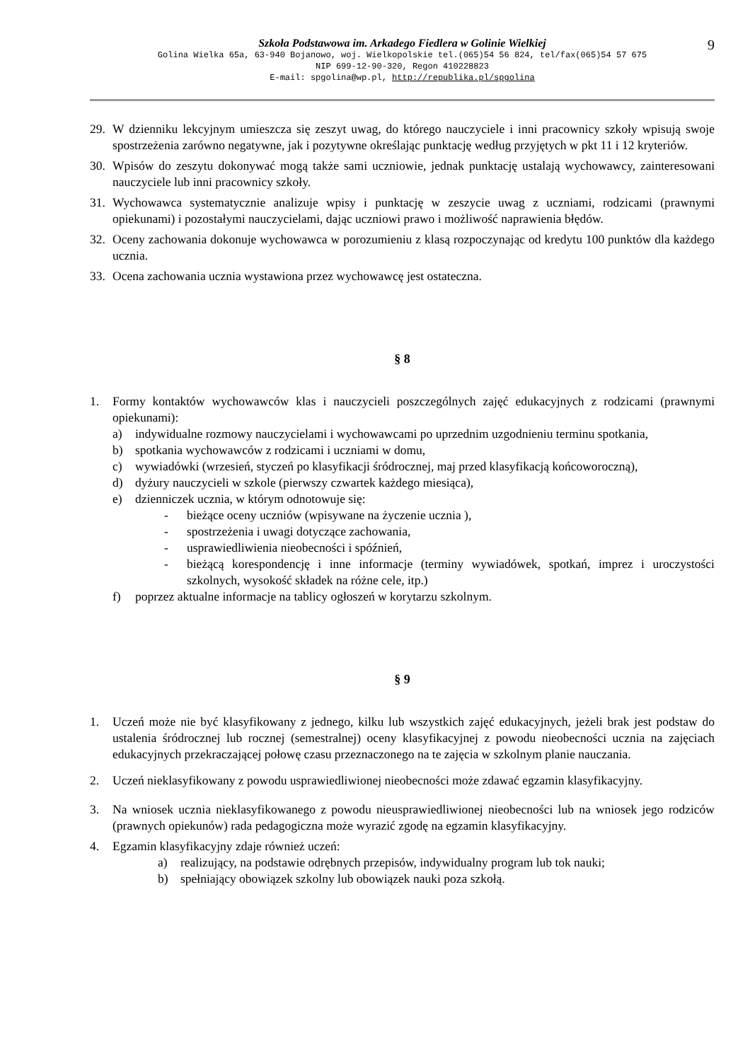9
Szkoła Podstawowa im. Arkadego Fiedlera w Golinie Wielkiej
Golina Wielka 65a, 63-940 Bojanowo, woj. Wielkopolskie tel.(065)54 56 824, tel/fax(065)54 57 675
NIP 699-12-90-320, Regon 410228823
E-mail: spgolina@wp.pl, http://republika.pl/spgolina
29. W dzienniku lekcyjnym umieszcza się zeszyt uwag, do którego nauczyciele i inni pracownicy szkoły wpisują swoje spostrzeżenia zarówno negatywne, jak i pozytywne określając punktację według przyjętych w pkt 11 i 12 kryteriów.
30. Wpisów do zeszytu dokonywać mogą także sami uczniowie, jednak punktację ustalają wychowawcy, zainteresowani nauczyciele lub inni pracownicy szkoły.
31. Wychowawca systematycznie analizuje wpisy i punktację w zeszycie uwag z uczniami, rodzicami (prawnymi opiekunami) i pozostałymi nauczycielami, dając uczniowi prawo i możliwość naprawienia błędów.
32. Oceny zachowania dokonuje wychowawca w porozumieniu z klasą rozpoczynając od kredytu 100 punktów dla każdego ucznia.
33. Ocena zachowania ucznia wystawiona przez wychowawcę jest ostateczna.
§ 8
1. Formy kontaktów wychowawców klas i nauczycieli poszczególnych zajęć edukacyjnych z rodzicami (prawnymi opiekunami):
a) indywidualne rozmowy nauczycielami i wychowawcami po uprzednim uzgodnieniu terminu spotkania,
b) spotkania wychowawców z rodzicami i uczniami w domu,
c) wywiadówki (wrzesień, styczeń po klasyfikacji śródrocznej, maj przed klasyfikacją końcoworoczną),
d) dyżury nauczycieli w szkole (pierwszy czwartek każdego miesiąca),
e) dzienniczek ucznia, w którym odnotowuje się:
- bieżące oceny uczniów (wpisywane na życzenie ucznia ),
- spostrzeżenia i uwagi dotyczące zachowania,
- usprawiedliwienia nieobecności i spóźnień,
- bieżącą korespondencję i inne informacje (terminy wywiadówek, spotkań, imprez i uroczystości szkolnych, wysokość składek na różne cele, itp.)
f) poprzez aktualne informacje na tablicy ogłoszeń w korytarzu szkolnym.
§ 9
1. Uczeń może nie być klasyfikowany z jednego, kilku lub wszystkich zajęć edukacyjnych, jeżeli brak jest podstaw do ustalenia śródrocznej lub rocznej (semestralnej) oceny klasyfikacyjnej z powodu nieobecności ucznia na zajęciach edukacyjnych przekraczającej połowę czasu przeznaczonego na te zajęcia w szkolnym planie nauczania.
2. Uczeń nieklasyfikowany z powodu usprawiedliwionej nieobecności może zdawać egzamin klasyfikacyjny.
3. Na wniosek ucznia nieklasyfikowanego z powodu nieusprawiedliwionej nieobecności lub na wniosek jego rodziców (prawnych opiekunów) rada pedagogiczna może wyrazić zgodę na egzamin klasyfikacyjny.
4. Egzamin klasyfikacyjny zdaje również uczeń:
a) realizujący, na podstawie odrębnych przepisów, indywidualny program lub tok nauki;
b) spełniający obowiązek szkolny lub obowiązek nauki poza szkołą.